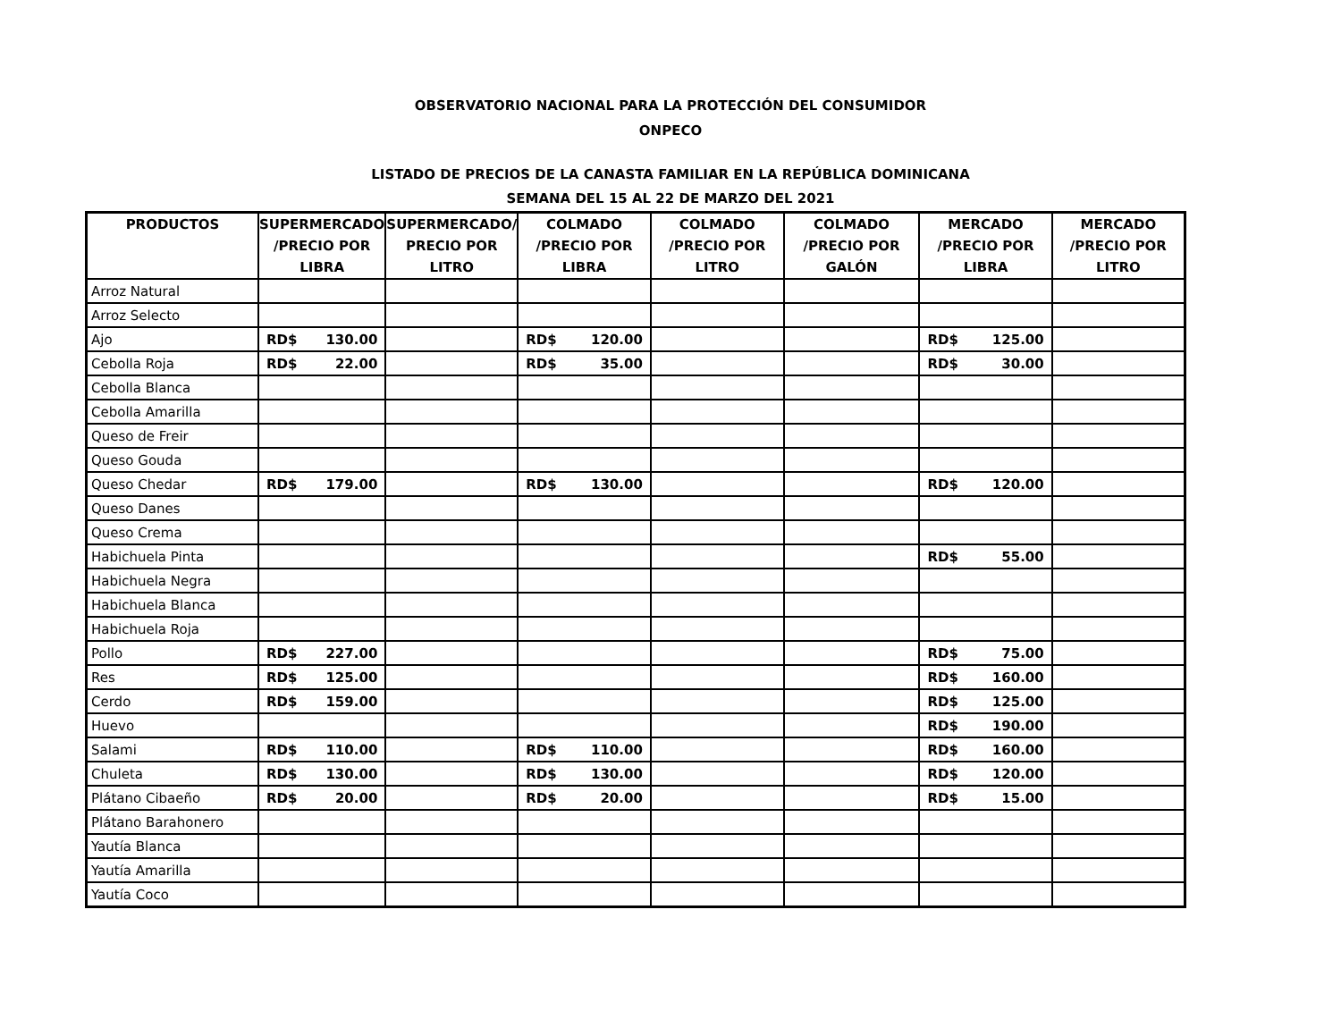OBSERVATORIO NACIONAL PARA LA PROTECCIÓN DEL CONSUMIDOR
ONPECO
LISTADO DE PRECIOS DE LA CANASTA FAMILIAR EN LA REPÚBLICA DOMINICANA
SEMANA DEL 15 AL 22 DE MARZO DEL 2021
| PRODUCTOS | SUPERMERCADO /PRECIO POR LIBRA | SUPERMERCADO/ PRECIO POR LITRO | COLMADO /PRECIO POR LIBRA | COLMADO /PRECIO POR LITRO | COLMADO /PRECIO POR GALÓN | MERCADO /PRECIO POR LIBRA | MERCADO /PRECIO POR LITRO |
| --- | --- | --- | --- | --- | --- | --- | --- |
| Arroz Natural | | | | | | | |
| Arroz Selecto | | | | | | | |
| Ajo | RD$ 130.00 | | RD$ 120.00 | | | RD$ 125.00 | |
| Cebolla Roja | RD$ 22.00 | | RD$ 35.00 | | | RD$ 30.00 | |
| Cebolla Blanca | | | | | | | |
| Cebolla Amarilla | | | | | | | |
| Queso de Freir | | | | | | | |
| Queso Gouda | | | | | | | |
| Queso Chedar | RD$ 179.00 | | RD$ 130.00 | | | RD$ 120.00 | |
| Queso Danes | | | | | | | |
| Queso Crema | | | | | | | |
| Habichuela Pinta | | | | | | RD$ 55.00 | |
| Habichuela Negra | | | | | | | |
| Habichuela Blanca | | | | | | | |
| Habichuela Roja | | | | | | | |
| Pollo | RD$ 227.00 | | | | | RD$ 75.00 | |
| Res | RD$ 125.00 | | | | | RD$ 160.00 | |
| Cerdo | RD$ 159.00 | | | | | RD$ 125.00 | |
| Huevo | | | | | | RD$ 190.00 | |
| Salami | RD$ 110.00 | | RD$ 110.00 | | | RD$ 160.00 | |
| Chuleta | RD$ 130.00 | | RD$ 130.00 | | | RD$ 120.00 | |
| Plátano Cibaeño | RD$ 20.00 | | RD$ 20.00 | | | RD$ 15.00 | |
| Plátano Barahonero | | | | | | | |
| Yautía Blanca | | | | | | | |
| Yautía Amarilla | | | | | | | |
| Yautía Coco | | | | | | | |